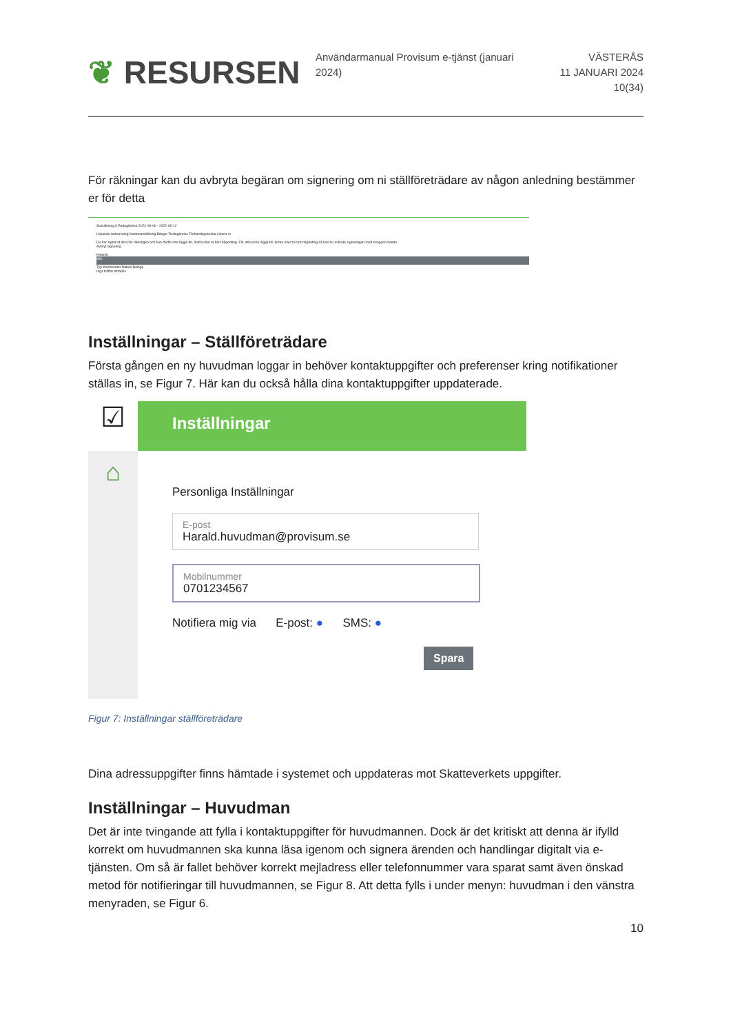❦ RESURSEN
Användarmanual Provisum e-tjänst (januari 2024)
VÄSTERÅS
11 JANUARI 2024
10(34)
För räkningar kan du avbryta begäran om signering om ni ställföreträdare av någon anledning bestämmer er för detta
Sluträkning & Redogörelse 2022-09-06 - 2022-09-12
Löpande redovisning Sammanställning Bilagor Redogörelse Förhandsgranska Lämna in
Du har signerat den här räkningen och kan därför inte lägga till, ändra eller ta bort någonting. För att kunna lägga till, ändra eller ta bort någonting så kan du avbryta signeringen med knappen nedan.
Avbryt signering
Historik
Sök
Typ Kommentar Datum Belopp
Inga träffar hittades
Inställningar – Ställföreträdare
Första gången en ny huvudman loggar in behöver kontaktuppgifter och preferenser kring notifikationer ställas in, se Figur 7. Här kan du också hålla dina kontaktuppgifter uppdaterade.
☑
⌂
Inställningar
Personliga Inställningar
E-post
Harald.huvudman@provisum.se
Mobilnummer
0701234567
Notifiera mig via E-post: ● SMS: ●
Spara
Figur 7: Inställningar ställföreträdare
Dina adressuppgifter finns hämtade i systemet och uppdateras mot Skatteverkets uppgifter.
Inställningar – Huvudman
Det är inte tvingande att fylla i kontaktuppgifter för huvudmannen. Dock är det kritiskt att denna är ifylld korrekt om huvudmannen ska kunna läsa igenom och signera ärenden och handlingar digitalt via e-tjänsten. Om så är fallet behöver korrekt mejladress eller telefonnummer vara sparat samt även önskad metod för notifieringar till huvudmannen, se Figur 8. Att detta fylls i under menyn: huvudman i den vänstra menyraden, se Figur 6.
10